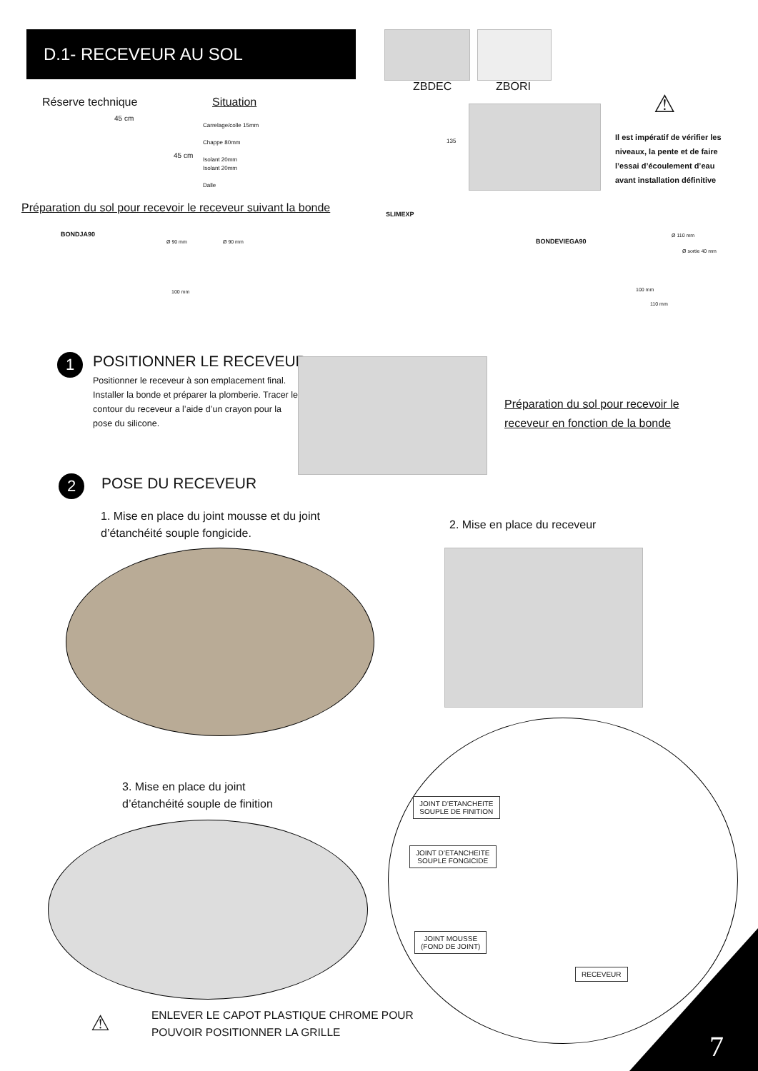D.1- RECEVEUR AU SOL
ZBDEC ZBORI
Réserve technique Situation
45 cm
45 cm
Carrelage/colle 15mm
Chappe 80mm
Isolant 20mm
Isolant 20mm
Dalle
135
⚠
Il est impératif de vérifier les niveaux, la pente et de faire l’essai d’écoulement d’eau avant installation définitive
Préparation du sol pour recevoir le receveur suivant la bonde
SLIMEXP
BONDJA90
BONDEVIEGA90
Ø 90 mm Ø 90 mm
100 mm
Ø 110 mm
Ø sortie 40 mm
100 mm
110 mm
1 POSITIONNER LE RECEVEUR
Positionner le receveur à son emplacement final. Installer la bonde et préparer la plomberie. Tracer le contour du receveur a l’aide d’un crayon pour la pose du silicone.
Préparation du sol pour recevoir le receveur en fonction de la bonde
2 POSE DU RECEVEUR
1. Mise en place du joint mousse et du joint d’étanchéité souple fongicide.
2. Mise en place du receveur
3. Mise en place du joint d’étanchéité souple de finition
JOINT D’ETANCHEITE
SOUPLE DE FINITION
JOINT D’ETANCHEITE
SOUPLE FONGICIDE
JOINT MOUSSE
(FOND DE JOINT)
RECEVEUR
⚠
ENLEVER LE CAPOT PLASTIQUE CHROME POUR
POUVOIR POSITIONNER LA GRILLE
7